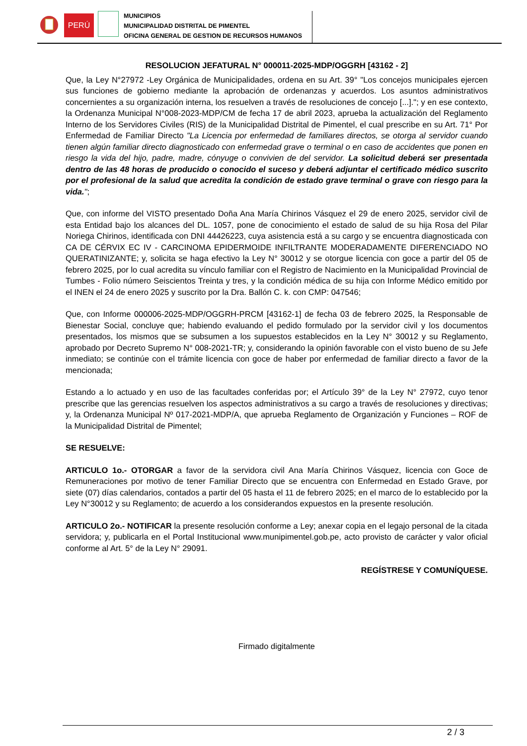PERÚ
MUNICIPIOS
MUNICIPALIDAD DISTRITAL DE PIMENTEL
OFICINA GENERAL DE GESTION DE RECURSOS HUMANOS
RESOLUCION JEFATURAL N° 000011-2025-MDP/OGGRH [43162 - 2]
Que, la Ley N°27972 -Ley Orgánica de Municipalidades, ordena en su Art. 39° "Los concejos municipales ejercen sus funciones de gobierno mediante la aprobación de ordenanzas y acuerdos. Los asuntos administrativos concernientes a su organización interna, los resuelven a través de resoluciones de concejo [...]."; y en ese contexto, la Ordenanza Municipal N°008-2023-MDP/CM de fecha 17 de abril 2023, aprueba la actualización del Reglamento Interno de los Servidores Civiles (RIS) de la Municipalidad Distrital de Pimentel, el cual prescribe en su Art. 71° Por Enfermedad de Familiar Directo "La Licencia por enfermedad de familiares directos, se otorga al servidor cuando tienen algún familiar directo diagnosticado con enfermedad grave o terminal o en caso de accidentes que ponen en riesgo la vida del hijo, padre, madre, cónyuge o convivien de del servidor. La solicitud deberá ser presentada dentro de las 48 horas de producido o conocido el suceso y deberá adjuntar el certificado médico suscrito por el profesional de la salud que acredita la condición de estado grave terminal o grave con riesgo para la vida.";
Que, con informe del VISTO presentado Doña Ana María Chirinos Vásquez el 29 de enero 2025, servidor civil de esta Entidad bajo los alcances del DL. 1057, pone de conocimiento el estado de salud de su hija Rosa del Pilar Noriega Chirinos, identificada con DNI 44426223, cuya asistencia está a su cargo y se encuentra diagnosticada con CA DE CÉRVIX EC IV - CARCINOMA EPIDERMOIDE INFILTRANTE MODERADAMENTE DIFERENCIADO NO QUERATINIZANTE; y, solicita se haga efectivo la Ley N° 30012 y se otorgue licencia con goce a partir del 05 de febrero 2025, por lo cual acredita su vínculo familiar con el Registro de Nacimiento en la Municipalidad Provincial de Tumbes - Folio número Seiscientos Treinta y tres, y la condición médica de su hija con Informe Médico emitido por el INEN el 24 de enero 2025 y suscrito por la Dra. Ballón C. k. con CMP: 047546;
Que, con Informe 000006-2025-MDP/OGGRH-PRCM [43162-1] de fecha 03 de febrero 2025, la Responsable de Bienestar Social, concluye que; habiendo evaluando el pedido formulado por la servidor civil y los documentos presentados, los mismos que se subsumen a los supuestos establecidos en la Ley N° 30012 y su Reglamento, aprobado por Decreto Supremo N° 008-2021-TR; y, considerando la opinión favorable con el visto bueno de su Jefe inmediato; se continúe con el trámite licencia con goce de haber por enfermedad de familiar directo a favor de la mencionada;
Estando a lo actuado y en uso de las facultades conferidas por; el Artículo 39° de la Ley N° 27972, cuyo tenor prescribe que las gerencias resuelven los aspectos administrativos a su cargo a través de resoluciones y directivas; y, la Ordenanza Municipal Nº 017-2021-MDP/A, que aprueba Reglamento de Organización y Funciones – ROF de la Municipalidad Distrital de Pimentel;
SE RESUELVE:
ARTICULO 1o.- OTORGAR a favor de la servidora civil Ana María Chirinos Vásquez, licencia con Goce de Remuneraciones por motivo de tener Familiar Directo que se encuentra con Enfermedad en Estado Grave, por siete (07) días calendarios, contados a partir del 05 hasta el 11 de febrero 2025; en el marco de lo establecido por la Ley N°30012 y su Reglamento; de acuerdo a los considerandos expuestos en la presente resolución.
ARTICULO 2o.- NOTIFICAR la presente resolución conforme a Ley; anexar copia en el legajo personal de la citada servidora; y, publicarla en el Portal Institucional www.munipimentel.gob.pe, acto provisto de carácter y valor oficial conforme al Art. 5° de la Ley N° 29091.
REGÍSTRESE Y COMUNÍQUESE.
Firmado digitalmente
2 / 3